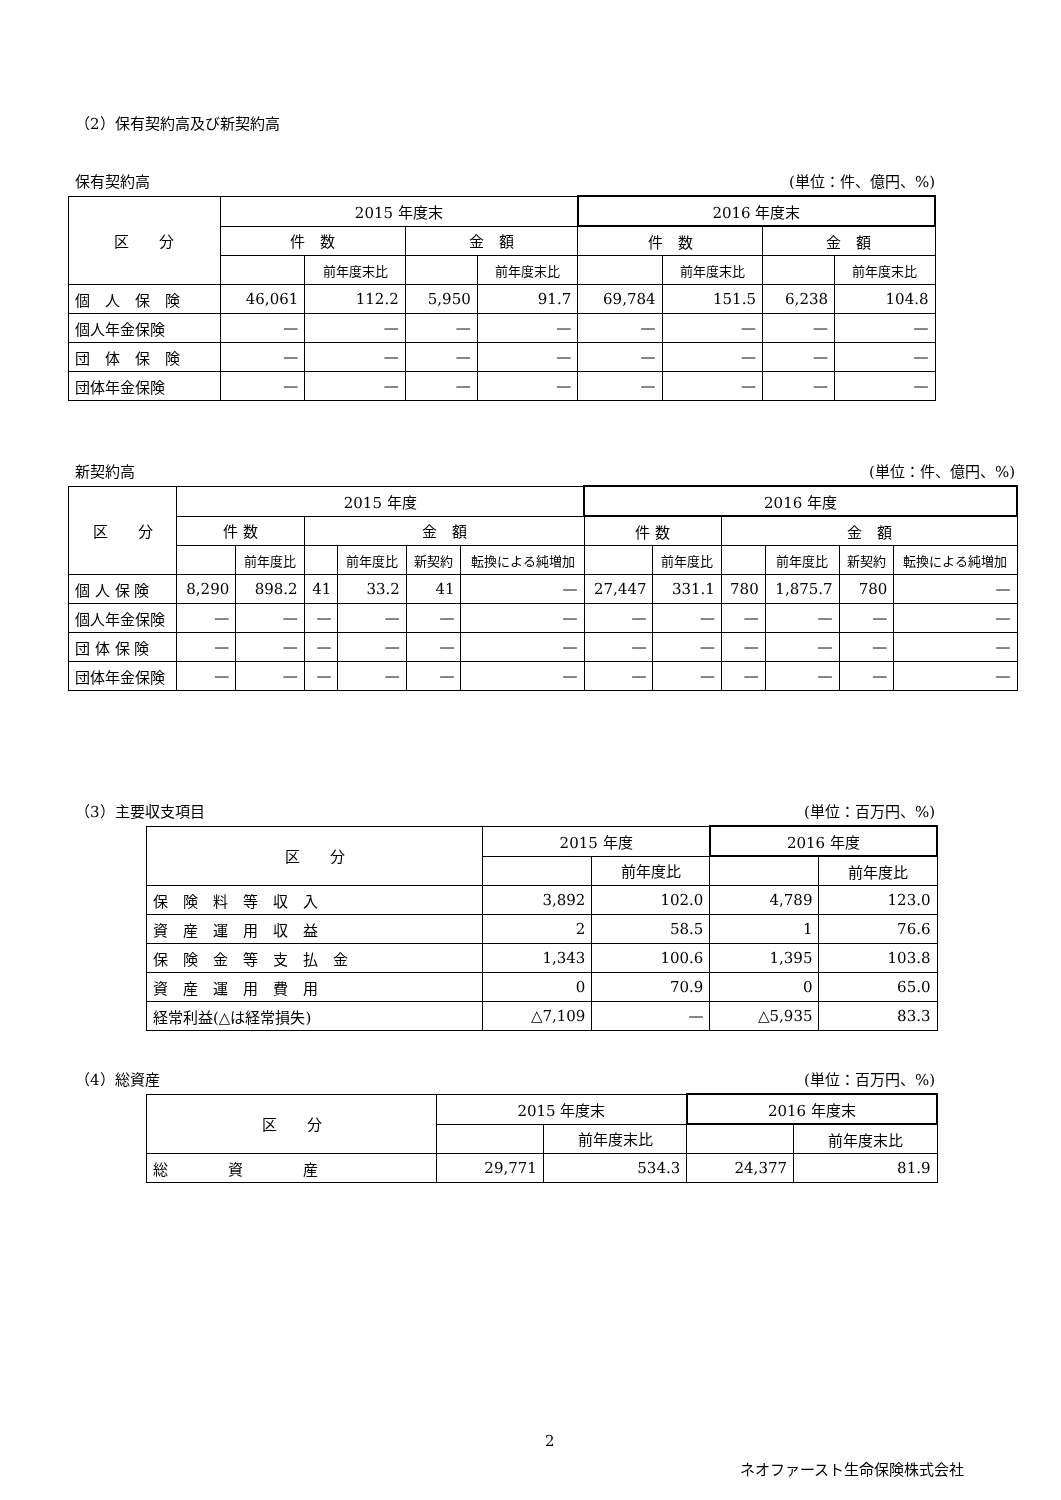（2）保有契約高及び新契約高
保有契約高 (単位：件、億円、%)
| 区 分 | 2015 年度末 | | | | 2016 年度末 | | | |
| --- | --- | --- | --- | --- | --- | --- | --- | --- |
| | 件 数 | | 金 額 | | 件 数 | | 金 額 | |
| | | 前年度末比 | | 前年度末比 | | 前年度末比 | | 前年度末比 |
| 個 人 保 険 | 46,061 | 112.2 | 5,950 | 91.7 | 69,784 | 151.5 | 6,238 | 104.8 |
| 個人年金保険 | — | — | — | — | — | — | — | — |
| 団 体 保 険 | — | — | — | — | — | — | — | — |
| 団体年金保険 | — | — | — | — | — | — | — | — |
新契約高 (単位：件、億円、%)
| 区 分 | 2015 年度 | | | | | | 2016 年度 | | | | | |
| --- | --- | --- | --- | --- | --- | --- | --- | --- | --- | --- | --- | --- |
| | 件 数 | | 金 額 | | | | 件 数 | | 金 額 | | | |
| | | 前年度比 | | 前年度比 | 新契約 | 転換による純増加 | | 前年度比 | | 前年度比 | 新契約 | 転換による純増加 |
| 個 人 保 険 | 8,290 | 898.2 | 41 | 33.2 | 41 | — | 27,447 | 331.1 | 780 | 1,875.7 | 780 | — |
| 個人年金保険 | — | — | — | — | — | — | — | — | — | — | — | — |
| 団 体 保 険 | — | — | — | — | — | — | — | — | — | — | — | — |
| 団体年金保険 | — | — | — | — | — | — | — | — | — | — | — | — |
（3）主要収支項目 (単位：百万円、%)
| 区 分 | 2015 年度 | | 2016 年度 | |
| --- | --- | --- | --- | --- |
| | | 前年度比 | | 前年度比 |
| 保 険 料 等 収 入 | 3,892 | 102.0 | 4,789 | 123.0 |
| 資 産 運 用 収 益 | 2 | 58.5 | 1 | 76.6 |
| 保 険 金 等 支 払 金 | 1,343 | 100.6 | 1,395 | 103.8 |
| 資 産 運 用 費 用 | 0 | 70.9 | 0 | 65.0 |
| 経常利益(△は経常損失) | △7,109 | — | △5,935 | 83.3 |
（4）総資産 (単位：百万円、%)
| 区 分 | 2015 年度末 | | 2016 年度末 | |
| --- | --- | --- | --- | --- |
| | | 前年度末比 | | 前年度末比 |
| 総 資 産 | 29,771 | 534.3 | 24,377 | 81.9 |
2
ネオファースト生命保険株式会社